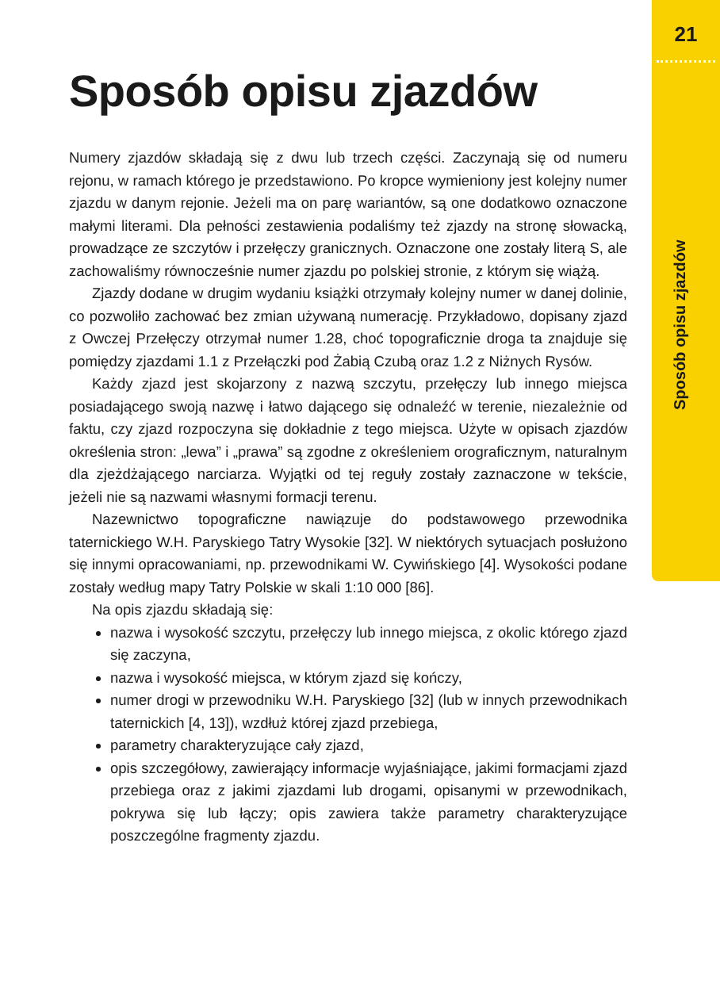21
Sposób opisu zjazdów
Sposób opisu zjazdów
Numery zjazdów składają się z dwu lub trzech części. Zaczynają się od numeru rejonu, w ramach którego je przedstawiono. Po kropce wymieniony jest kolejny numer zjazdu w danym rejonie. Jeżeli ma on parę wariantów, są one dodatkowo oznaczone małymi literami. Dla pełności zestawienia podaliśmy też zjazdy na stronę słowacką, prowadzące ze szczytów i przełęczy granicznych. Oznaczone one zostały literą S, ale zachowaliśmy równocześnie numer zjazdu po polskiej stronie, z którym się wiążą.
Zjazdy dodane w drugim wydaniu książki otrzymały kolejny numer w danej dolinie, co pozwoliło zachować bez zmian używaną numerację. Przykładowo, dopisany zjazd z Owczej Przełęczy otrzymał numer 1.28, choć topograficznie droga ta znajduje się pomiędzy zjazdami 1.1 z Przełączki pod Żabią Czubą oraz 1.2 z Niżnych Rysów.
Każdy zjazd jest skojarzony z nazwą szczytu, przełęczy lub innego miejsca posiadającego swoją nazwę i łatwo dającego się odnaleźć w terenie, niezależnie od faktu, czy zjazd rozpoczyna się dokładnie z tego miejsca. Użyte w opisach zjazdów określenia stron: „lewa” i „prawa” są zgodne z określeniem orograficznym, naturalnym dla zjeżdżającego narciarza. Wyjątki od tej reguły zostały zaznaczone w tekście, jeżeli nie są nazwami własnymi formacji terenu.
Nazewnictwo topograficzne nawiązuje do podstawowego przewodnika taternickiego W.H. Paryskiego Tatry Wysokie [32]. W niektórych sytuacjach posłużono się innymi opracowaniami, np. przewodnikami W. Cywińskiego [4]. Wysokości podane zostały według mapy Tatry Polskie w skali 1:10 000 [86].
Na opis zjazdu składają się:
nazwa i wysokość szczytu, przełęczy lub innego miejsca, z okolic którego zjazd się zaczyna,
nazwa i wysokość miejsca, w którym zjazd się kończy,
numer drogi w przewodniku W.H. Paryskiego [32] (lub w innych przewodnikach taternickich [4, 13]), wzdłuż której zjazd przebiega,
parametry charakteryzujące cały zjazd,
opis szczegółowy, zawierający informacje wyjaśniające, jakimi formacjami zjazd przebiega oraz z jakimi zjazdami lub drogami, opisanymi w przewodnikach, pokrywa się lub łączy; opis zawiera także parametry charakteryzujące poszczególne fragmenty zjazdu.